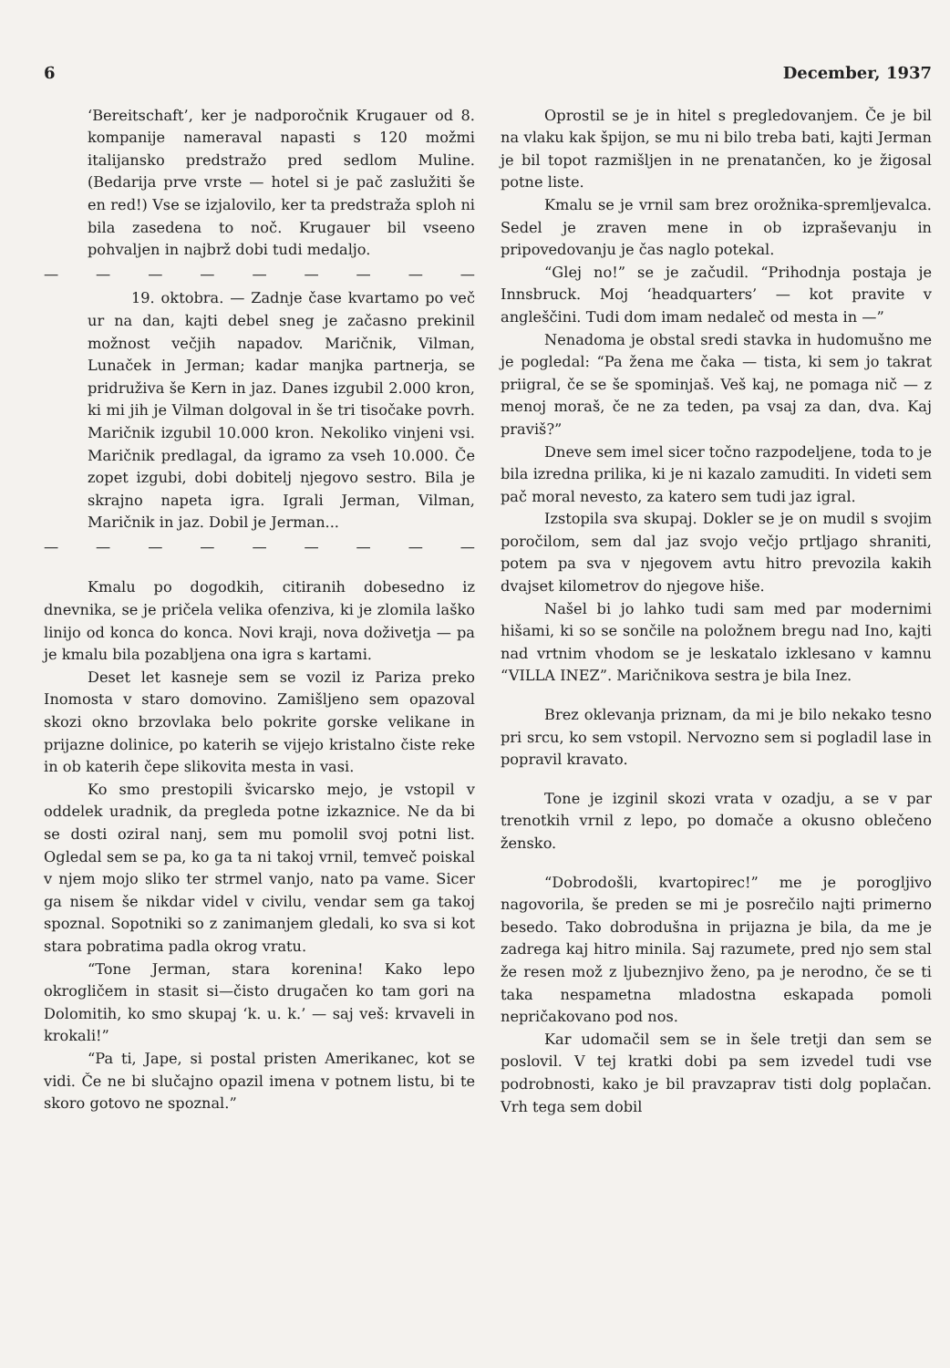6 December, 1937
‘Bereitschaft’, ker je nadporočnik Krugauer od 8. kompanije nameraval napasti s 120 možmi italijansko predstražo pred sedlom Muline. (Bedarija prve vrste — hotel si je pač zaslužiti še en red!) Vse se izjalovilo, ker ta predstraža sploh ni bila zasedena to noč. Krugauer bil vseeno pohvaljen in najbrž dobi tudi medaljo.
— — — — — — — — —
19. oktobra. — Zadnje čase kvartamo po več ur na dan, kajti debel sneg je začasno prekinil možnost večjih napadov. Maričnik, Vilman, Lunaček in Jerman; kadar manjka partnerja, se pridruživa še Kern in jaz. Danes izgubil 2.000 kron, ki mi jih je Vilman dolgoval in še tri tisočake povrh. Maričnik izgubil 10.000 kron. Nekoliko vinjeni vsi. Maričnik predlagal, da igramo za vseh 10.000. Če zopet izgubi, dobi dobitelj njegovo sestro. Bila je skrajno napeta igra. Igrali Jerman, Vilman, Maričnik in jaz. Dobil je Jerman...
— — — — — — — — —
Kmalu po dogodkih, citiranih dobesedno iz dnevnika, se je pričela velika ofenziva, ki je zlomila laško linijo od konca do konca. Novi kraji, nova doživetja — pa je kmalu bila pozabljena ona igra s kartami.
Deset let kasneje sem se vozil iz Pariza preko Inomosta v staro domovino. Zamišljeno sem opazoval skozi okno brzovlaka belo pokrite gorske velikane in prijazne dolinice, po katerih se vijejo kristalno čiste reke in ob katerih čepe slikovita mesta in vasi.
Ko smo prestopili švicarsko mejo, je vstopil v oddelek uradnik, da pregleda potne izkaznice. Ne da bi se dosti oziral nanj, sem mu pomolil svoj potni list. Ogledal sem se pa, ko ga ta ni takoj vrnil, temveč poiskal v njem mojo sliko ter strmel vanjo, nato pa vame. Sicer ga nisem še nikdar videl v civilu, vendar sem ga takoj spoznal. Sopotniki so z zanimanjem gledali, ko sva si kot stara pobratima padla okrog vratu.
“Tone Jerman, stara korenina! Kako lepo okrogličem in stasit si—čisto drugačen ko tam gori na Dolomitih, ko smo skupaj ‘k. u. k.’ — saj veš: krvaveli in krokali!”
“Pa ti, Jape, si postal pristen Amerikanec, kot se vidi. Če ne bi slučajno opazil imena v potnem listu, bi te skoro gotovo ne spoznal.”
Oprostil se je in hitel s pregledovanjem. Če je bil na vlaku kak špijon, se mu ni bilo treba bati, kajti Jerman je bil topot razmišljen in ne prenatančen, ko je žigosal potne liste.
Kmalu se je vrnil sam brez orožnika-spremljevalca. Sedel je zraven mene in ob izpraševanju in pripovedovanju je čas naglo potekal.
“Glej no!” se je začudil. “Prihodnja postaja je Innsbruck. Moj ‘headquarters’ — kot pravite v angleščini. Tudi dom imam nedaleč od mesta in —”
Nenadoma je obstal sredi stavka in hudomušno me je pogledal: “Pa žena me čaka — tista, ki sem jo takrat priigral, če se še spominjaš. Veš kaj, ne pomaga nič — z menoj moraš, če ne za teden, pa vsaj za dan, dva. Kaj praviš?”
Dneve sem imel sicer točno razpodeljene, toda to je bila izredna prilika, ki je ni kazalo zamuditi. In videti sem pač moral nevesto, za katero sem tudi jaz igral.
Izstopila sva skupaj. Dokler se je on mudil s svojim poročilom, sem dal jaz svojo večjo prtljago shraniti, potem pa sva v njegovem avtu hitro prevozila kakih dvajset kilometrov do njegove hiše.
Našel bi jo lahko tudi sam med par modernimi hišami, ki so se sončile na položnem bregu nad Ino, kajti nad vrtnim vhodom se je leskatalo izklesano v kamnu “VILLA INEZ”. Maričnikova sestra je bila Inez.
Brez oklevanja priznam, da mi je bilo nekako tesno pri srcu, ko sem vstopil. Nervozno sem si pogladil lase in popravil kravato.
Tone je izginil skozi vrata v ozadju, a se v par trenotkih vrnil z lepo, po domače a okusno oblečeno žensko.
“Dobrodošli, kvartopirec!” me je porogljivo nagovorila, še preden se mi je posrečilo najti primerno besedo. Tako dobrodušna in prijazna je bila, da me je zadrega kaj hitro minila. Saj razumete, pred njo sem stal že resen mož z ljubeznjivo ženo, pa je nerodno, če se ti taka nespametna mladostna eskapada pomoli nepričakovano pod nos.
Kar udomačil sem se in šele tretji dan sem se poslovil. V tej kratki dobi pa sem izvedel tudi vse podrobnosti, kako je bil pravzaprav tisti dolg poplačan. Vrh tega sem dobil